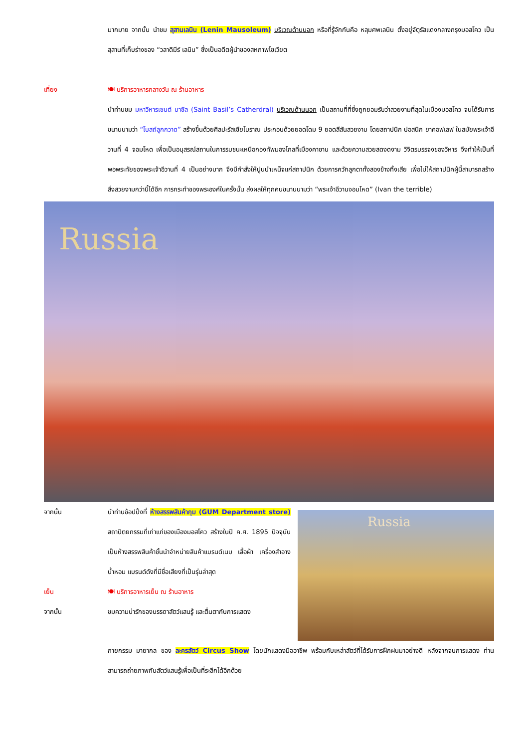มากมาย จากนั้น นำชม สุสานเลนิน (Lenin Mausoleum) บริเวณด้านนอก หรือที่รู้จักกันคือ หลุมศพเลนิน ตั้งอยู่จัตุรัสแดงกลางกรุงมอสโคว เป็นสุสานที่เก็บร่างของ “วลาดิมีร์ เลนิน” ซึ่งเป็นอดีตผู้นำของสหภาพโซเวียต
เที่ยง 🍽 บริการอาหารกลางวัน ณ ร้านอาหาร
นำท่านชม มหาวิหารเซนต์ บาซิล (Saint Basil’s Catherdral) บริเวณด้านนอก เป็นสถานที่ที่ซึ่งถูกยอมรับว่าสวยงามที่สุดในเมืองมอสโคว จนได้รับการขนานนามว่า “โบสถ์ลูกกวาด” สร้างขึ้นด้วยศิลปะรัสเซียโบราณ ประกอบด้วยยอดโดม 9 ยอดสีสันสวยงาม โดยสถาปนิก ปอสนิก ยาคอฟเลฟ ในสมัยพระเจ้าอีวานที่ 4 จอมโหด เพื่อเป็นอนุสรณ์สถานในการรบชนะเหนือกองทัพมองโกลที่เมืองคาซาน และด้วยความสวยสดงดงาม วิจิตรบรรจงของวิหาร จึงทำให้เป็นที่พอพระทัยของพระเจ้าอีวานที่ 4 เป็นอย่างมาก จึงมีคำสั่งให้ปูนบำเหน็จแก่สถาปนิก ด้วยการควักลูกตาทั้งสองข้างทิ้งเสีย เพื่อไม่ให้สถาปนิคผู้นี้สามารถสร้างสิ่งสวยงามกว่านี้ได้อีก การกระทำของพระองค์ในครั้งนั้น ส่งผลให้ทุกคนขนานนามว่า “พระเจ้าอีวานจอมโหด” (Ivan the terrible)
Russia
จากนั้น นำท่านช้อปปิ้งที่ ห้างสรรพสินค้ากุม (GUM Department store) สถาปัตยกรรมที่เก่าแก่ของเมืองมอสโคว สร้างในปี ค.ศ. 1895 ปัจจุบันเป็นห้างสรรพสินค้าชั้นนำจำหน่ายสินค้าแบรนด์เนม เสื้อผ้า เครื่องสำอาง น้ำหอม แบรนด์ดังที่มีชื่อเสียงที่เป็นรุ่นล่าสุด
เย็น 🍽 บริการอาหารเย็น ณ ร้านอาหาร
จากนั้น ชมความน่ารักของบรรดาสัตว์แสนรู้ และตื่นตากับการแสดง
Russia
กายกรรม มายากล ของ ละครสัตว์ Circus Show โดยนักแสดงมืออาชีพ พร้อมกับเหล่าสัตว์ที่ได้รับการฝึกฝนมาอย่างดี หลังจากจบการแสดง ท่านสามารถถ่ายภาพกับสัตว์แสนรู้เพื่อเป็นที่ระลึกได้อีกด้วย